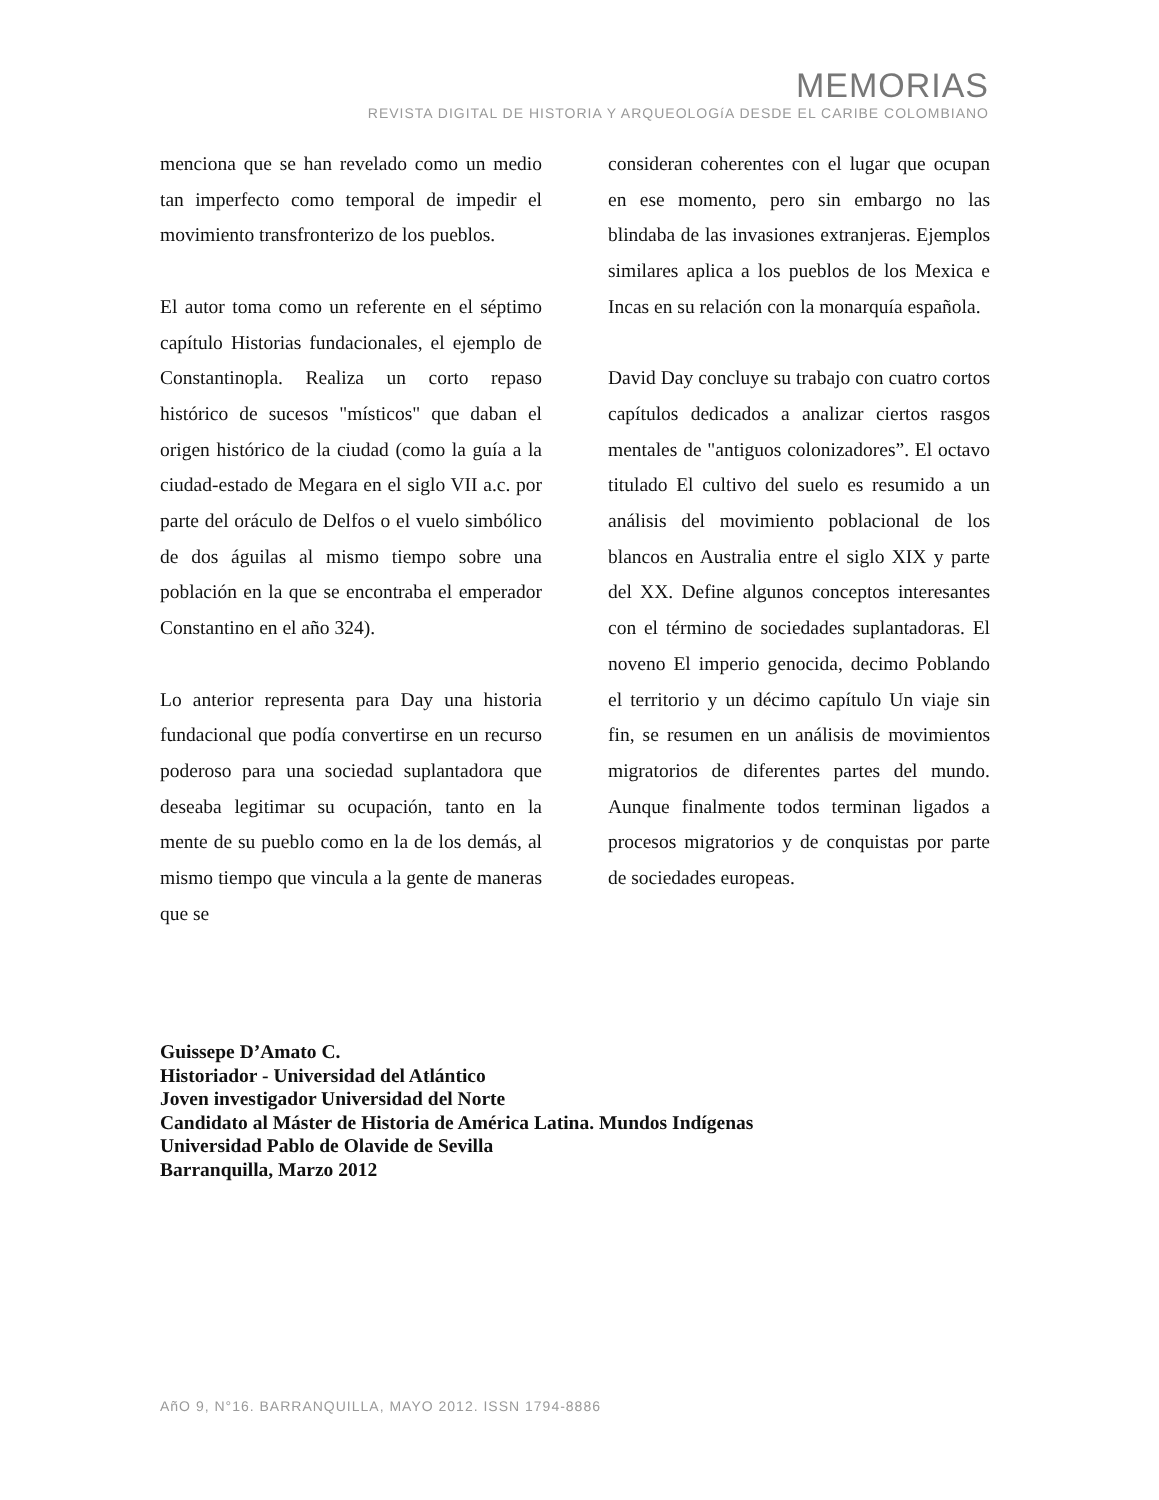MEMORIAS
REVISTA DIGITAL DE HISTORIA Y ARQUEOLOGíA DESDE EL CARIBE COLOMBIANO
menciona que se han revelado como un medio tan imperfecto como temporal de impedir el movimiento transfronterizo de los pueblos.
El autor toma como un referente en el séptimo capítulo Historias fundacionales, el ejemplo de Constantinopla. Realiza un corto repaso histórico de sucesos "místicos" que daban el origen histórico de la ciudad (como la guía a la ciudad-estado de Megara en el siglo VII a.c. por parte del oráculo de Delfos o el vuelo simbólico de dos águilas al mismo tiempo sobre una población en la que se encontraba el emperador Constantino en el año 324).
Lo anterior representa para Day una historia fundacional que podía convertirse en un recurso poderoso para una sociedad suplantadora que deseaba legitimar su ocupación, tanto en la mente de su pueblo como en la de los demás, al mismo tiempo que vincula a la gente de maneras que se
consideran coherentes con el lugar que ocupan en ese momento, pero sin embargo no las blindaba de las invasiones extranjeras. Ejemplos similares aplica a los pueblos de los Mexica e Incas en su relación con la monarquía española.
David Day concluye su trabajo con cuatro cortos capítulos dedicados a analizar ciertos rasgos mentales de "antiguos colonizadores”. El octavo titulado El cultivo del suelo es resumido a un análisis del movimiento poblacional de los blancos en Australia entre el siglo XIX y parte del XX. Define algunos conceptos interesantes con el término de sociedades suplantadoras. El noveno El imperio genocida, decimo Poblando el territorio y un décimo capítulo Un viaje sin fin, se resumen en un análisis de movimientos migratorios de diferentes partes del mundo. Aunque finalmente todos terminan ligados a procesos migratorios y de conquistas por parte de sociedades europeas.
Guissepe D’Amato C.
Historiador - Universidad del Atlántico
Joven investigador Universidad del Norte
Candidato al Máster de Historia de América Latina. Mundos Indígenas
Universidad Pablo de Olavide de Sevilla
Barranquilla, Marzo 2012
AñO 9, N°16. BARRANQUILLA, MAYO 2012. ISSN 1794-8886